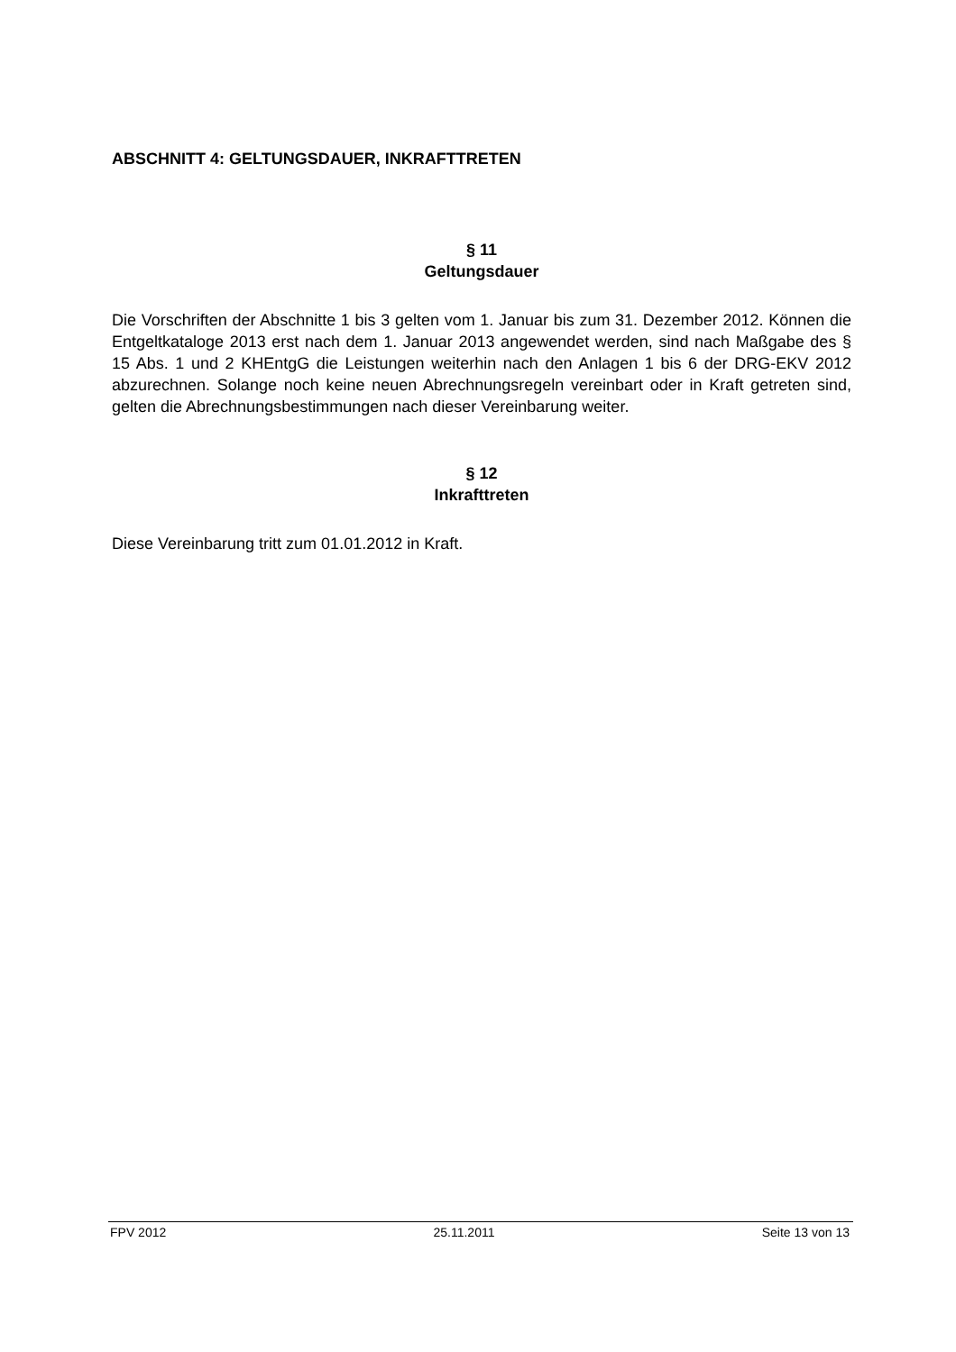ABSCHNITT 4: GELTUNGSDAUER, INKRAFTTRETEN
§ 11
Geltungsdauer
Die Vorschriften der Abschnitte 1 bis 3 gelten vom 1. Januar bis zum 31. Dezember 2012. Können die Entgeltkataloge 2013 erst nach dem 1. Januar 2013 angewendet werden, sind nach Maßgabe des § 15 Abs. 1 und 2 KHEntgG die Leistungen weiterhin nach den Anlagen 1 bis 6 der DRG-EKV 2012 abzurechnen. Solange noch keine neuen Abrechnungsregeln vereinbart oder in Kraft getreten sind, gelten die Abrechnungsbestimmungen nach dieser Vereinbarung weiter.
§ 12
Inkrafttreten
Diese Vereinbarung tritt zum 01.01.2012 in Kraft.
FPV 2012 25.11.2011 Seite 13 von 13